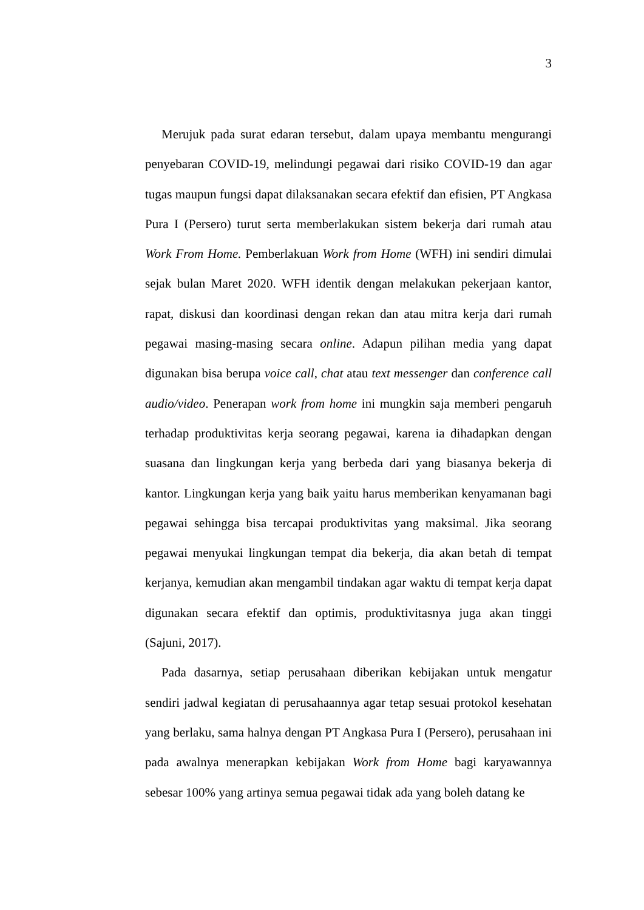3
Merujuk pada surat edaran tersebut, dalam upaya membantu mengurangi penyebaran COVID-19, melindungi pegawai dari risiko COVID-19 dan agar tugas maupun fungsi dapat dilaksanakan secara efektif dan efisien, PT Angkasa Pura I (Persero) turut serta memberlakukan sistem bekerja dari rumah atau Work From Home. Pemberlakuan Work from Home (WFH) ini sendiri dimulai sejak bulan Maret 2020. WFH identik dengan melakukan pekerjaan kantor, rapat, diskusi dan koordinasi dengan rekan dan atau mitra kerja dari rumah pegawai masing-masing secara online. Adapun pilihan media yang dapat digunakan bisa berupa voice call, chat atau text messenger dan conference call audio/video. Penerapan work from home ini mungkin saja memberi pengaruh terhadap produktivitas kerja seorang pegawai, karena ia dihadapkan dengan suasana dan lingkungan kerja yang berbeda dari yang biasanya bekerja di kantor. Lingkungan kerja yang baik yaitu harus memberikan kenyamanan bagi pegawai sehingga bisa tercapai produktivitas yang maksimal. Jika seorang pegawai menyukai lingkungan tempat dia bekerja, dia akan betah di tempat kerjanya, kemudian akan mengambil tindakan agar waktu di tempat kerja dapat digunakan secara efektif dan optimis, produktivitasnya juga akan tinggi (Sajuni, 2017).
Pada dasarnya, setiap perusahaan diberikan kebijakan untuk mengatur sendiri jadwal kegiatan di perusahaannya agar tetap sesuai protokol kesehatan yang berlaku, sama halnya dengan PT Angkasa Pura I (Persero), perusahaan ini pada awalnya menerapkan kebijakan Work from Home bagi karyawannya sebesar 100% yang artinya semua pegawai tidak ada yang boleh datang ke